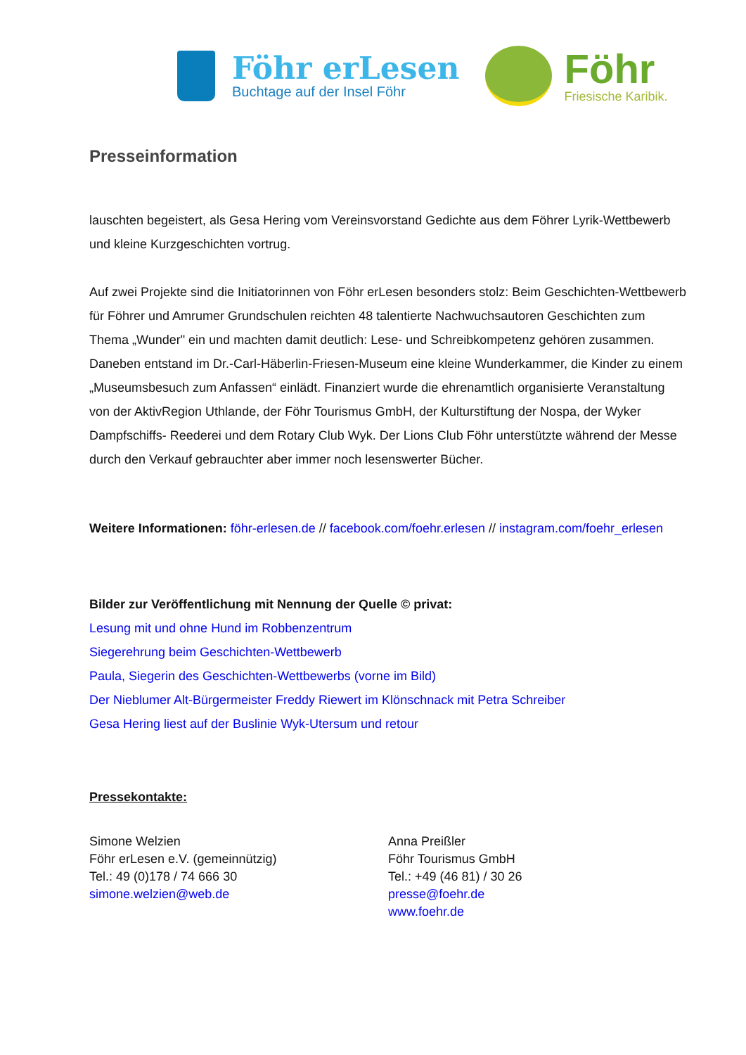Föhr erLesen
Buchtage auf der Insel Föhr
Föhr
Friesische Karibik.
Presseinformation
lauschten begeistert, als Gesa Hering vom Vereinsvorstand Gedichte aus dem Föhrer Lyrik-Wettbewerb und kleine Kurzgeschichten vortrug.
Auf zwei Projekte sind die Initiatorinnen von Föhr erLesen besonders stolz: Beim Geschichten-Wettbewerb für Föhrer und Amrumer Grundschulen reichten 48 talentierte Nachwuchsautoren Geschichten zum Thema „Wunder" ein und machten damit deutlich: Lese- und Schreibkompetenz gehören zusammen. Daneben entstand im Dr.-Carl-Häberlin-Friesen-Museum eine kleine Wunderkammer, die Kinder zu einem „Museumsbesuch zum Anfassen“ einlädt. Finanziert wurde die ehrenamtlich organisierte Veranstaltung von der AktivRegion Uthlande, der Föhr Tourismus GmbH, der Kulturstiftung der Nospa, der Wyker Dampfschiffs- Reederei und dem Rotary Club Wyk. Der Lions Club Föhr unterstützte während der Messe durch den Verkauf gebrauchter aber immer noch lesenswerter Bücher.
Weitere Informationen: föhr-erlesen.de // facebook.com/foehr.erlesen // instagram.com/foehr_erlesen
Bilder zur Veröffentlichung mit Nennung der Quelle © privat:
Lesung mit und ohne Hund im Robbenzentrum
Siegerehrung beim Geschichten-Wettbewerb
Paula, Siegerin des Geschichten-Wettbewerbs (vorne im Bild)
Der Nieblumer Alt-Bürgermeister Freddy Riewert im Klönschnack mit Petra Schreiber
Gesa Hering liest auf der Buslinie Wyk-Utersum und retour
Pressekontakte:
Simone Welzien
Föhr erLesen e.V. (gemeinnützig)
Tel.: 49 (0)178 / 74 666 30
simone.welzien@web.de
Anna Preißler
Föhr Tourismus GmbH
Tel.: +49 (46 81) / 30 26
presse@foehr.de
www.foehr.de